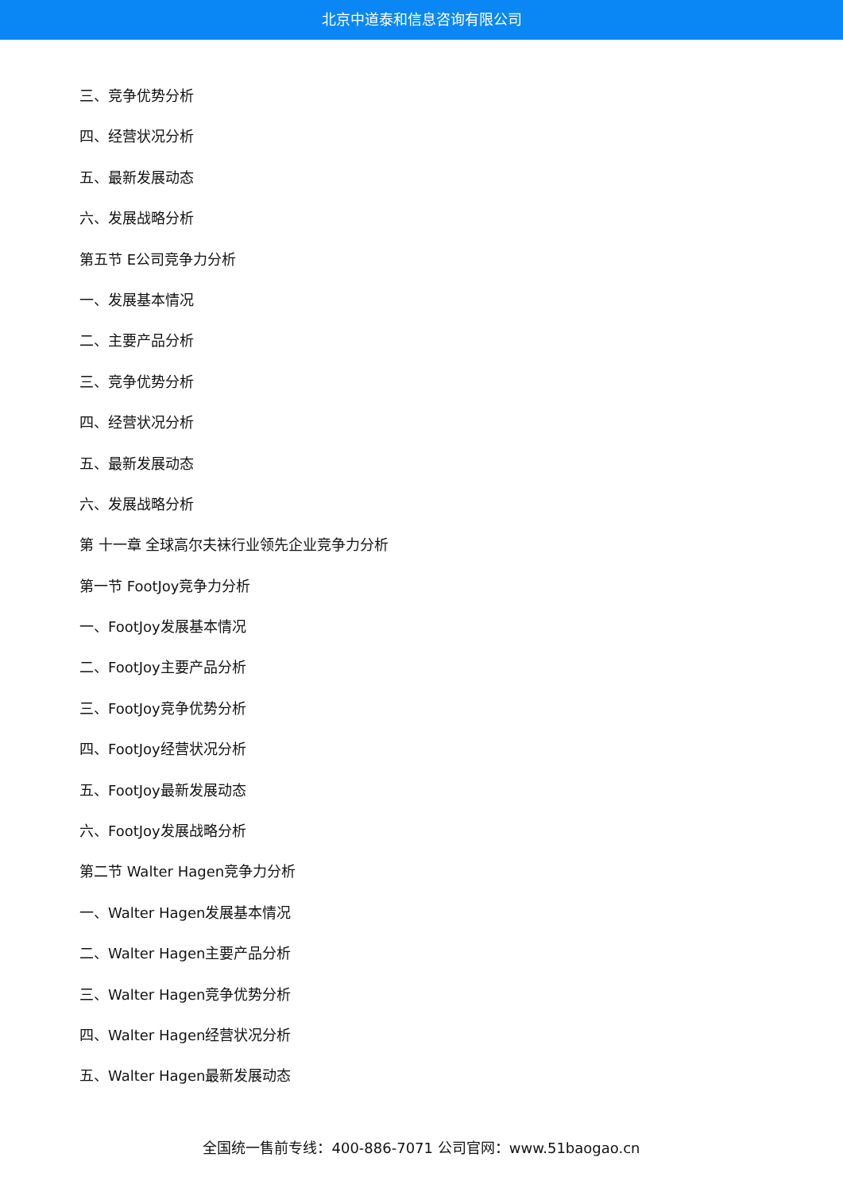北京中道泰和信息咨询有限公司
三、竞争优势分析
四、经营状况分析
五、最新发展动态
六、发展战略分析
第五节 E公司竞争力分析
一、发展基本情况
二、主要产品分析
三、竞争优势分析
四、经营状况分析
五、最新发展动态
六、发展战略分析
第 十一章 全球高尔夫袜行业领先企业竞争力分析
第一节 FootJoy竞争力分析
一、FootJoy发展基本情况
二、FootJoy主要产品分析
三、FootJoy竞争优势分析
四、FootJoy经营状况分析
五、FootJoy最新发展动态
六、FootJoy发展战略分析
第二节 Walter Hagen竞争力分析
一、Walter Hagen发展基本情况
二、Walter Hagen主要产品分析
三、Walter Hagen竞争优势分析
四、Walter Hagen经营状况分析
五、Walter Hagen最新发展动态
全国统一售前专线：400-886-7071 公司官网：www.51baogao.cn